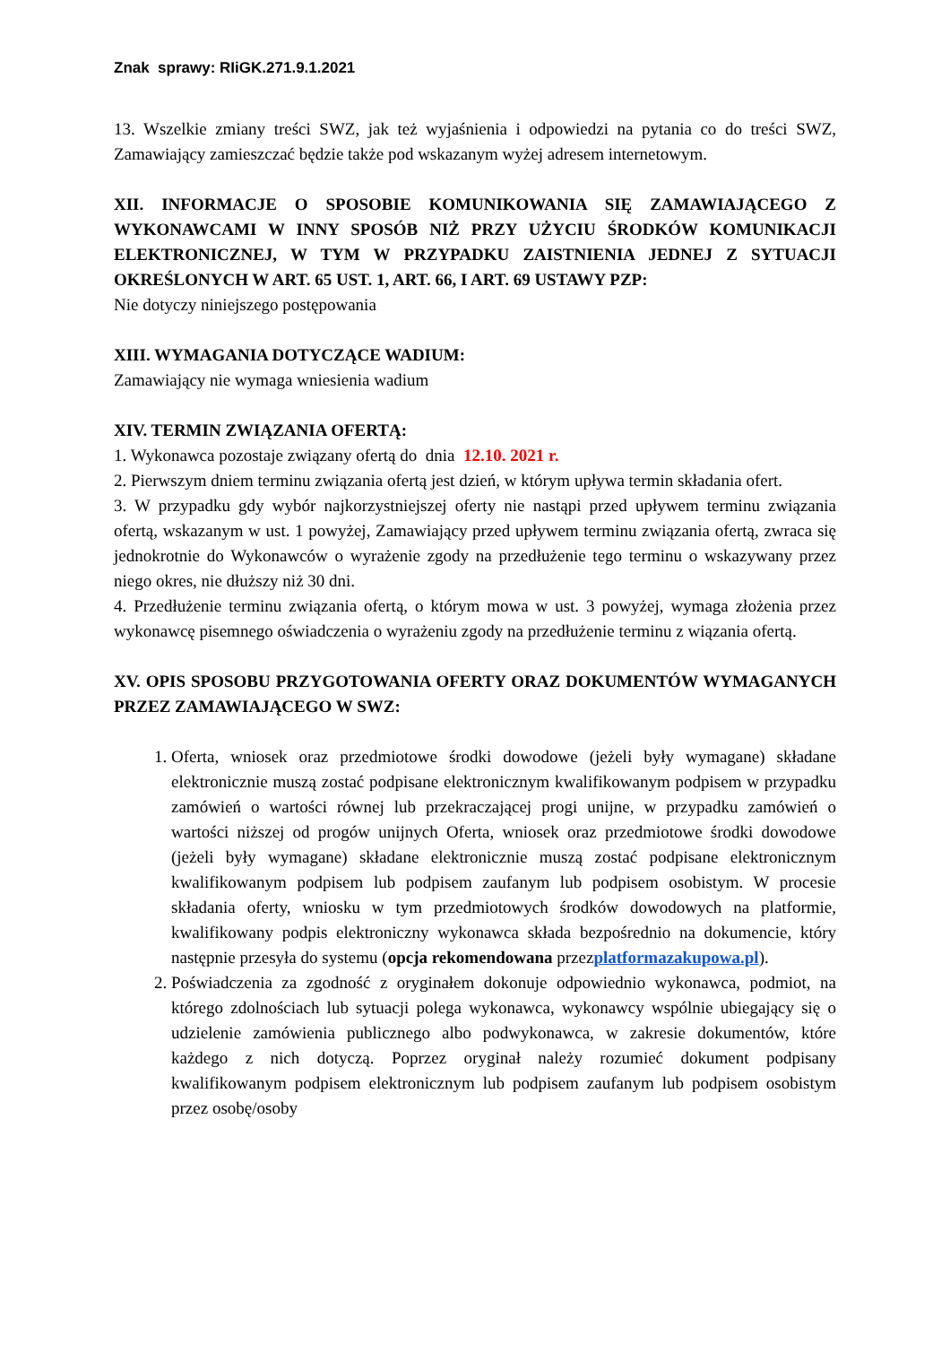Znak sprawy: RIiGK.271.9.1.2021
13. Wszelkie zmiany treści SWZ, jak też wyjaśnienia i odpowiedzi na pytania co do treści SWZ, Zamawiający zamieszczać będzie także pod wskazanym wyżej adresem internetowym.
XII. INFORMACJE O SPOSOBIE KOMUNIKOWANIA SIĘ ZAMAWIAJĄCEGO Z WYKONAWCAMI W INNY SPOSÓB NIŻ PRZY UŻYCIU ŚRODKÓW KOMUNIKACJI ELEKTRONICZNEJ, W TYM W PRZYPADKU ZAISTNIENIA JEDNEJ Z SYTUACJI OKREŚLONYCH W ART. 65 UST. 1, ART. 66, I ART. 69 USTAWY PZP:
Nie dotyczy niniejszego postępowania
XIII. WYMAGANIA DOTYCZĄCE WADIUM:
Zamawiający nie wymaga wniesienia wadium
XIV. TERMIN ZWIĄZANIA OFERTĄ:
1. Wykonawca pozostaje związany ofertą do dnia 12.10. 2021 r.
2. Pierwszym dniem terminu związania ofertą jest dzień, w którym upływa termin składania ofert.
3. W przypadku gdy wybór najkorzystniejszej oferty nie nastąpi przed upływem terminu związania ofertą, wskazanym w ust. 1 powyżej, Zamawiający przed upływem terminu związania ofertą, zwraca się jednokrotnie do Wykonawców o wyrażenie zgody na przedłużenie tego terminu o wskazywany przez niego okres, nie dłuższy niż 30 dni.
4. Przedłużenie terminu związania ofertą, o którym mowa w ust. 3 powyżej, wymaga złożenia przez wykonawcę pisemnego oświadczenia o wyrażeniu zgody na przedłużenie terminu z wiązania ofertą.
XV. OPIS SPOSOBU PRZYGOTOWANIA OFERTY ORAZ DOKUMENTÓW WYMAGANYCH PRZEZ ZAMAWIAJĄCEGO W SWZ:
1. Oferta, wniosek oraz przedmiotowe środki dowodowe (jeżeli były wymagane) składane elektronicznie muszą zostać podpisane elektronicznym kwalifikowanym podpisem w przypadku zamówień o wartości równej lub przekraczającej progi unijne, w przypadku zamówień o wartości niższej od progów unijnych Oferta, wniosek oraz przedmiotowe środki dowodowe (jeżeli były wymagane) składane elektronicznie muszą zostać podpisane elektronicznym kwalifikowanym podpisem lub podpisem zaufanym lub podpisem osobistym. W procesie składania oferty, wniosku w tym przedmiotowych środków dowodowych na platformie, kwalifikowany podpis elektroniczny wykonawca składa bezpośrednio na dokumencie, który następnie przesyła do systemu (opcja rekomendowana przezplatformazakupowa.pl).
2. Poświadczenia za zgodność z oryginałem dokonuje odpowiednio wykonawca, podmiot, na którego zdolnościach lub sytuacji polega wykonawca, wykonawcy wspólnie ubiegający się o udzielenie zamówienia publicznego albo podwykonawca, w zakresie dokumentów, które każdego z nich dotyczą. Poprzez oryginał należy rozumieć dokument podpisany kwalifikowanym podpisem elektronicznym lub podpisem zaufanym lub podpisem osobistym przez osobę/osoby